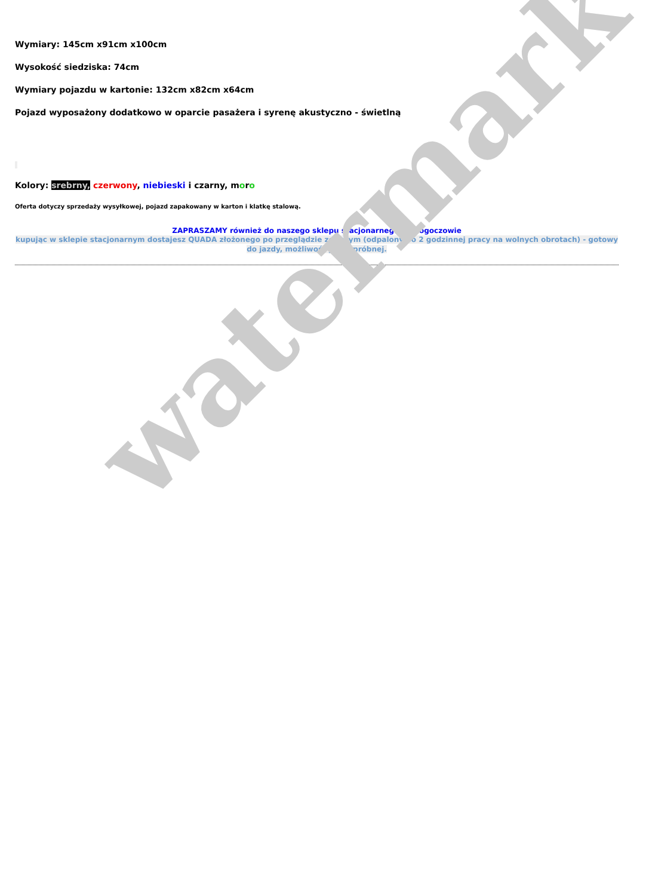Wymiary: 145cm x91cm x100cm
Wysokość siedziska: 74cm
Wymiary pojazdu w kartonie: 132cm x82cm x64cm
Pojazd wyposażony dodatkowo w oparcie pasażera i syrenę akustyczno - świetlną
Kolory: srebrny, czerwony, niebieski i czarny, moro
Oferta dotyczy sprzedaży wysyłkowej, pojazd zapakowany w karton i klatkę stalową.
ZAPRASZAMY również do naszego sklepu stacjonarnego w Głogoczowie
kupując w sklepie stacjonarnym dostajesz QUADA złożonego po przeglądzie zerowym (odpalony po 2 godzinnej pracy na wolnych obrotach) - gotowy do jazdy, możliwość jazdy próbnej.
watermark